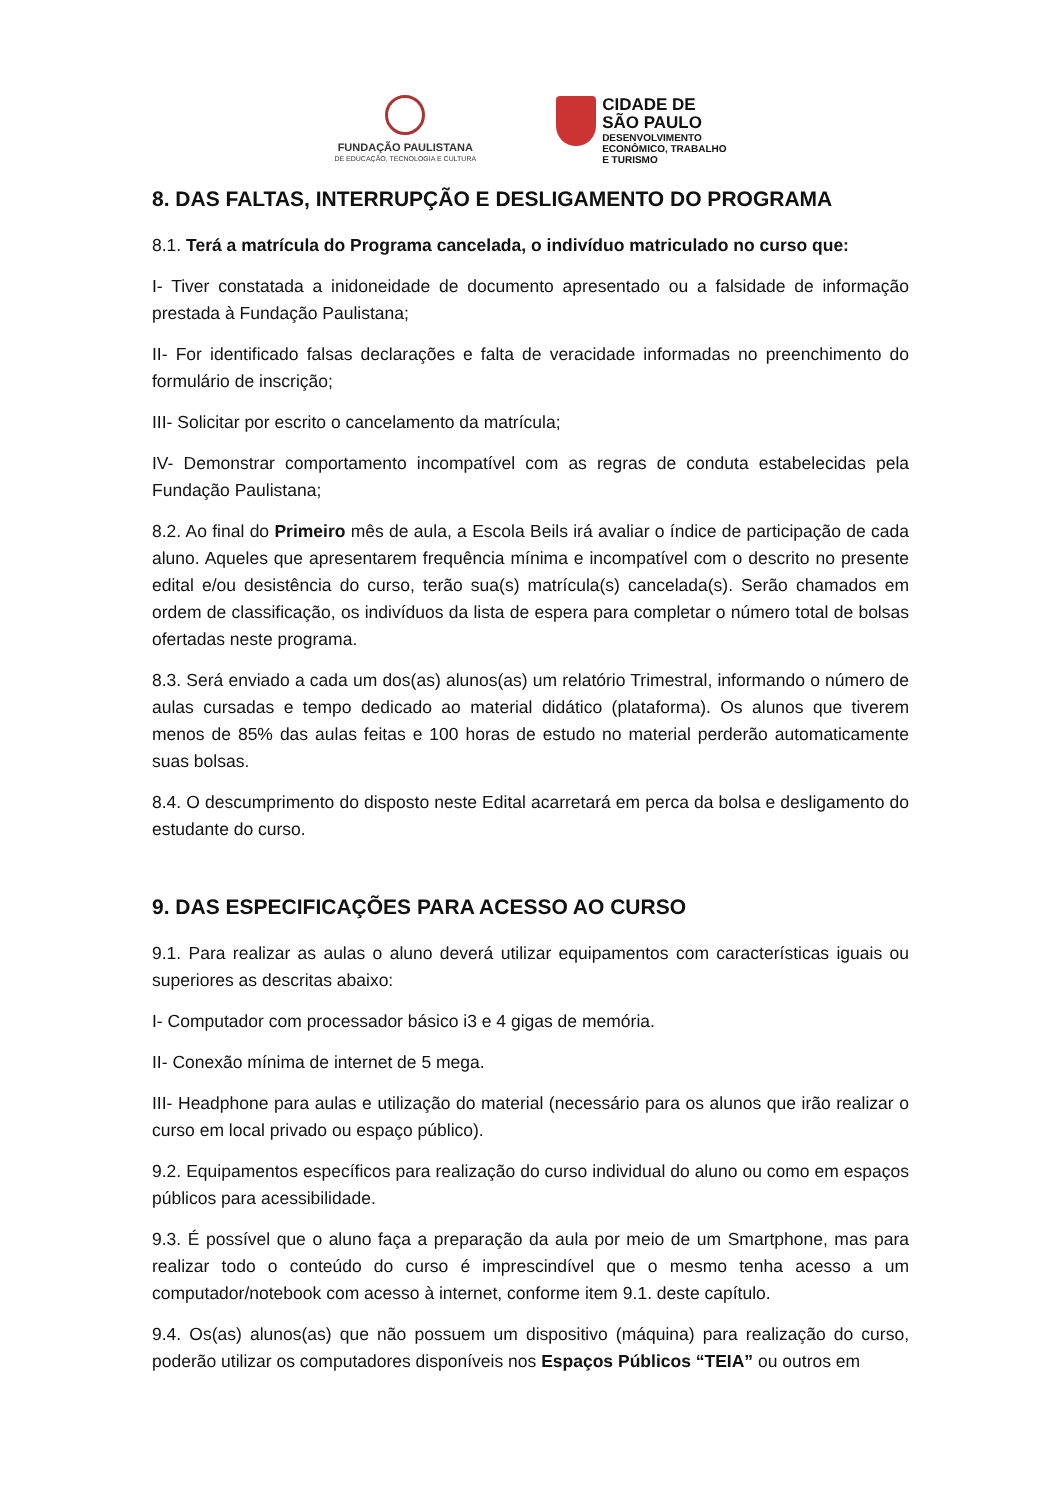FUNDAÇÃO PAULISTANA
DE EDUCAÇÃO, TECNOLOGIA E CULTURA
CIDADE DE
SÃO PAULO
DESENVOLVIMENTO
ECONÔMICO, TRABALHO
E TURISMO
8. DAS FALTAS, INTERRUPÇÃO E DESLIGAMENTO DO PROGRAMA
8.1. Terá a matrícula do Programa cancelada, o indivíduo matriculado no curso que:
I- Tiver constatada a inidoneidade de documento apresentado ou a falsidade de informação prestada à Fundação Paulistana;
II- For identificado falsas declarações e falta de veracidade informadas no preenchimento do formulário de inscrição;
III- Solicitar por escrito o cancelamento da matrícula;
IV- Demonstrar comportamento incompatível com as regras de conduta estabelecidas pela Fundação Paulistana;
8.2. Ao final do Primeiro mês de aula, a Escola Beils irá avaliar o índice de participação de cada aluno. Aqueles que apresentarem frequência mínima e incompatível com o descrito no presente edital e/ou desistência do curso, terão sua(s) matrícula(s) cancelada(s). Serão chamados em ordem de classificação, os indivíduos da lista de espera para completar o número total de bolsas ofertadas neste programa.
8.3. Será enviado a cada um dos(as) alunos(as) um relatório Trimestral, informando o número de aulas cursadas e tempo dedicado ao material didático (plataforma). Os alunos que tiverem menos de 85% das aulas feitas e 100 horas de estudo no material perderão automaticamente suas bolsas.
8.4. O descumprimento do disposto neste Edital acarretará em perca da bolsa e desligamento do estudante do curso.
9. DAS ESPECIFICAÇÕES PARA ACESSO AO CURSO
9.1. Para realizar as aulas o aluno deverá utilizar equipamentos com características iguais ou superiores as descritas abaixo:
I- Computador com processador básico i3 e 4 gigas de memória.
II- Conexão mínima de internet de 5 mega.
III- Headphone para aulas e utilização do material (necessário para os alunos que irão realizar o curso em local privado ou espaço público).
9.2. Equipamentos específicos para realização do curso individual do aluno ou como em espaços públicos para acessibilidade.
9.3. É possível que o aluno faça a preparação da aula por meio de um Smartphone, mas para realizar todo o conteúdo do curso é imprescindível que o mesmo tenha acesso a um computador/notebook com acesso à internet, conforme item 9.1. deste capítulo.
9.4. Os(as) alunos(as) que não possuem um dispositivo (máquina) para realização do curso, poderão utilizar os computadores disponíveis nos Espaços Públicos “TEIA” ou outros em